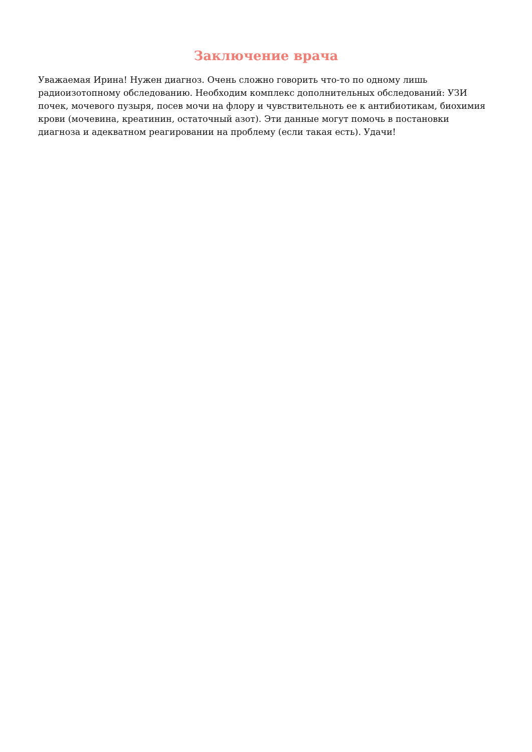Заключение врача
Уважаемая Ирина! Нужен диагноз. Очень сложно говорить что-то по одному лишь радиоизотопному обследованию. Необходим комплекс дополнительных обследований: УЗИ почек, мочевого пузыря, посев мочи на флору и чувствительноть ее к антибиотикам, биохимия крови (мочевина, креатинин, остаточный азот). Эти данные могут помочь в постановки диагноза и адекватном реагировании на проблему (если такая есть). Удачи!